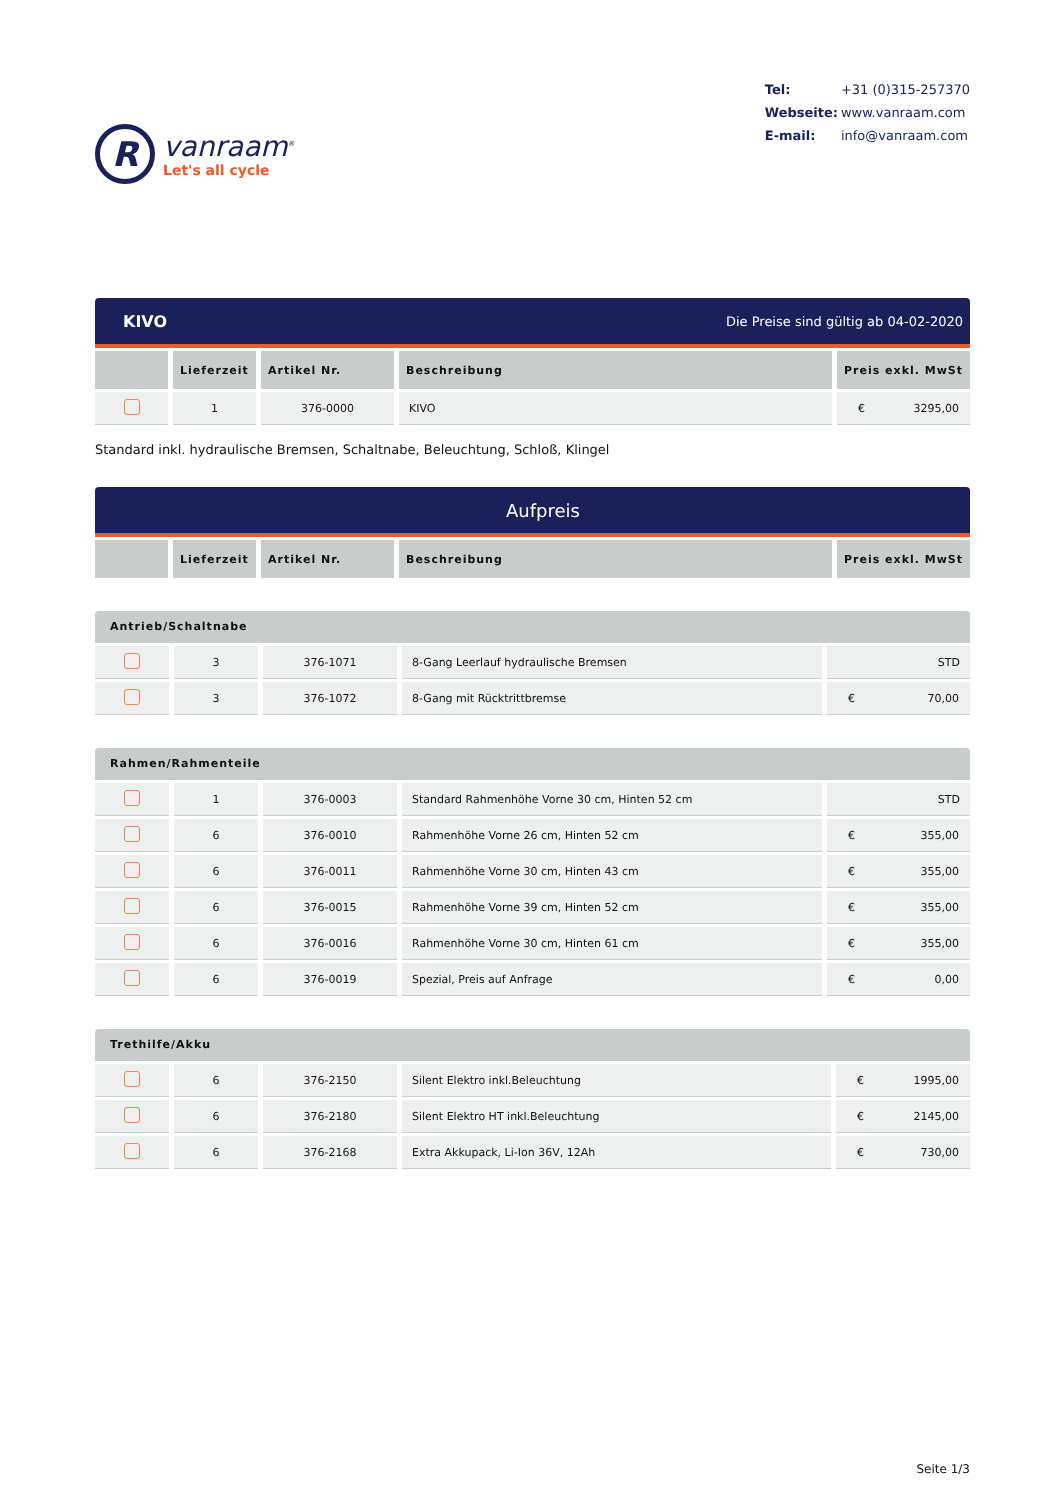R
vanraam<sup>®</sup>
Let's all cycle
Tel: +31 (0)315-257370
Webseite: www.vanraam.com
E-mail: info@vanraam.com
KIVO Die Preise sind gültig ab 04-02-2020
| | Lieferzeit | Artikel Nr. | Beschreibung | Preis exkl. MwSt |
| --- | --- | --- | --- | --- |
| | 1 | 376-0000 | KIVO | € 3295,00 |
Standard inkl. hydraulische Bremsen, Schaltnabe, Beleuchtung, Schloß, Klingel
Aufpreis
| | Lieferzeit | Artikel Nr. | Beschreibung | Preis exkl. MwSt |
| --- | --- | --- | --- | --- |
Antrieb/Schaltnabe
| | 3 | 376-1071 | 8-Gang Leerlauf hydraulische Bremsen | STD |
| | 3 | 376-1072 | 8-Gang mit Rücktrittbremse | € 70,00 |
Rahmen/Rahmenteile
| | 1 | 376-0003 | Standard Rahmenhöhe Vorne 30 cm, Hinten 52 cm | STD |
| | 6 | 376-0010 | Rahmenhöhe Vorne 26 cm, Hinten 52 cm | € 355,00 |
| | 6 | 376-0011 | Rahmenhöhe Vorne 30 cm, Hinten 43 cm | € 355,00 |
| | 6 | 376-0015 | Rahmenhöhe Vorne 39 cm, Hinten 52 cm | € 355,00 |
| | 6 | 376-0016 | Rahmenhöhe Vorne 30 cm, Hinten 61 cm | € 355,00 |
| | 6 | 376-0019 | Spezial, Preis auf Anfrage | € 0,00 |
Trethilfe/Akku
| | 6 | 376-2150 | Silent Elektro inkl.Beleuchtung | € 1995,00 |
| | 6 | 376-2180 | Silent Elektro HT inkl.Beleuchtung | € 2145,00 |
| | 6 | 376-2168 | Extra Akkupack, Li-Ion 36V, 12Ah | € 730,00 |
Seite 1/3